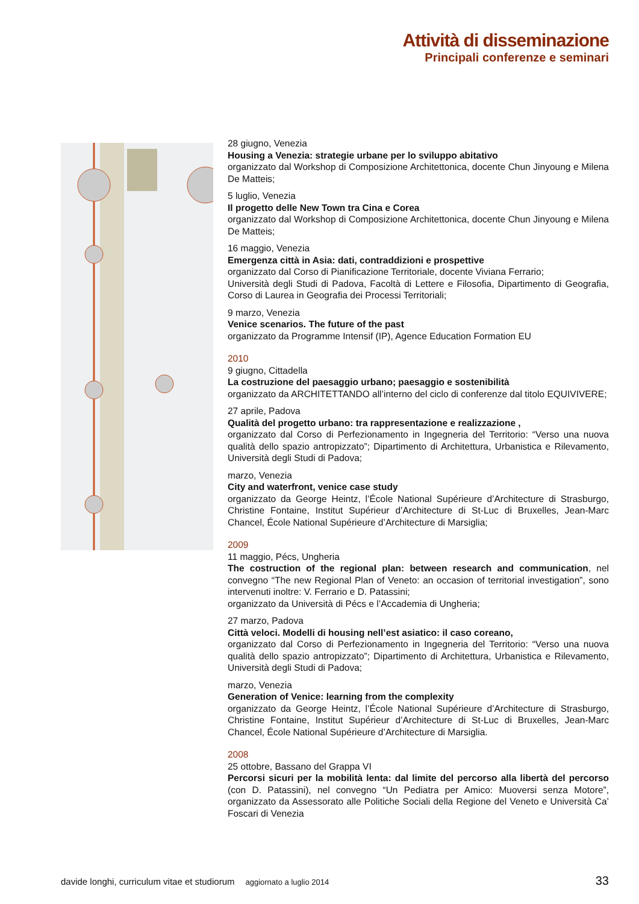Attività di disseminazione
Principali conferenze e seminari
28 giugno, Venezia
Housing a Venezia: strategie urbane per lo sviluppo abitativo
organizzato dal Workshop di Composizione Architettonica, docente Chun Jinyoung e Milena De Matteis;
5 luglio, Venezia
Il progetto delle New Town tra Cina e Corea
organizzato dal Workshop di Composizione Architettonica, docente Chun Jinyoung e Milena De Matteis;
16 maggio, Venezia
Emergenza città in Asia: dati, contraddizioni e prospettive
organizzato dal Corso di Pianificazione Territoriale, docente Viviana Ferrario;
Università degli Studi di Padova, Facoltà di Lettere e Filosofia, Dipartimento di Geografia, Corso di Laurea in Geografia dei Processi Territoriali;
9 marzo, Venezia
Venice scenarios. The future of the past
organizzato da Programme Intensif (IP), Agence Education Formation EU
2010
9 giugno, Cittadella
La costruzione del paesaggio urbano; paesaggio e sostenibilità
organizzato da ARCHITETTANDO all’interno del ciclo di conferenze dal titolo EQUIVIVERE;
27 aprile, Padova
Qualità del progetto urbano: tra rappresentazione e realizzazione ,
organizzato dal Corso di Perfezionamento in Ingegneria del Territorio: “Verso una nuova qualità dello spazio antropizzato”; Dipartimento di Architettura, Urbanistica e Rilevamento, Università degli Studi di Padova;
marzo, Venezia
City and waterfront, venice case study
organizzato da George Heintz, l’École National Supérieure d’Architecture di Strasburgo, Christine Fontaine, Institut Supérieur d’Architecture di St-Luc di Bruxelles, Jean-Marc Chancel, École National Supérieure d’Architecture di Marsiglia;
2009
11 maggio, Pécs, Ungheria
The costruction of the regional plan: between research and communication, nel convegno “The new Regional Plan of Veneto: an occasion of territorial investigation”, sono intervenuti inoltre: V. Ferrario e D. Patassini;
organizzato da Università di Pécs e l’Accademia di Ungheria;
27 marzo, Padova
Città veloci. Modelli di housing nell’est asiatico: il caso coreano,
organizzato dal Corso di Perfezionamento in Ingegneria del Territorio: “Verso una nuova qualità dello spazio antropizzato”; Dipartimento di Architettura, Urbanistica e Rilevamento, Università degli Studi di Padova;
marzo, Venezia
Generation of Venice: learning from the complexity
organizzato da George Heintz, l’École National Supérieure d’Architecture di Strasburgo, Christine Fontaine, Institut Supérieur d’Architecture di St-Luc di Bruxelles, Jean-Marc Chancel, École National Supérieure d’Architecture di Marsiglia.
2008
25 ottobre, Bassano del Grappa VI
Percorsi sicuri per la mobilità lenta: dal limite del percorso alla libertà del percorso (con D. Patassini), nel convegno “Un Pediatra per Amico: Muoversi senza Motore”, organizzato da Assessorato alle Politiche Sociali della Regione del Veneto e Università Ca’ Foscari di Venezia
davide longhi, curriculum vitae et studiorum aggiornato a luglio 2014 33